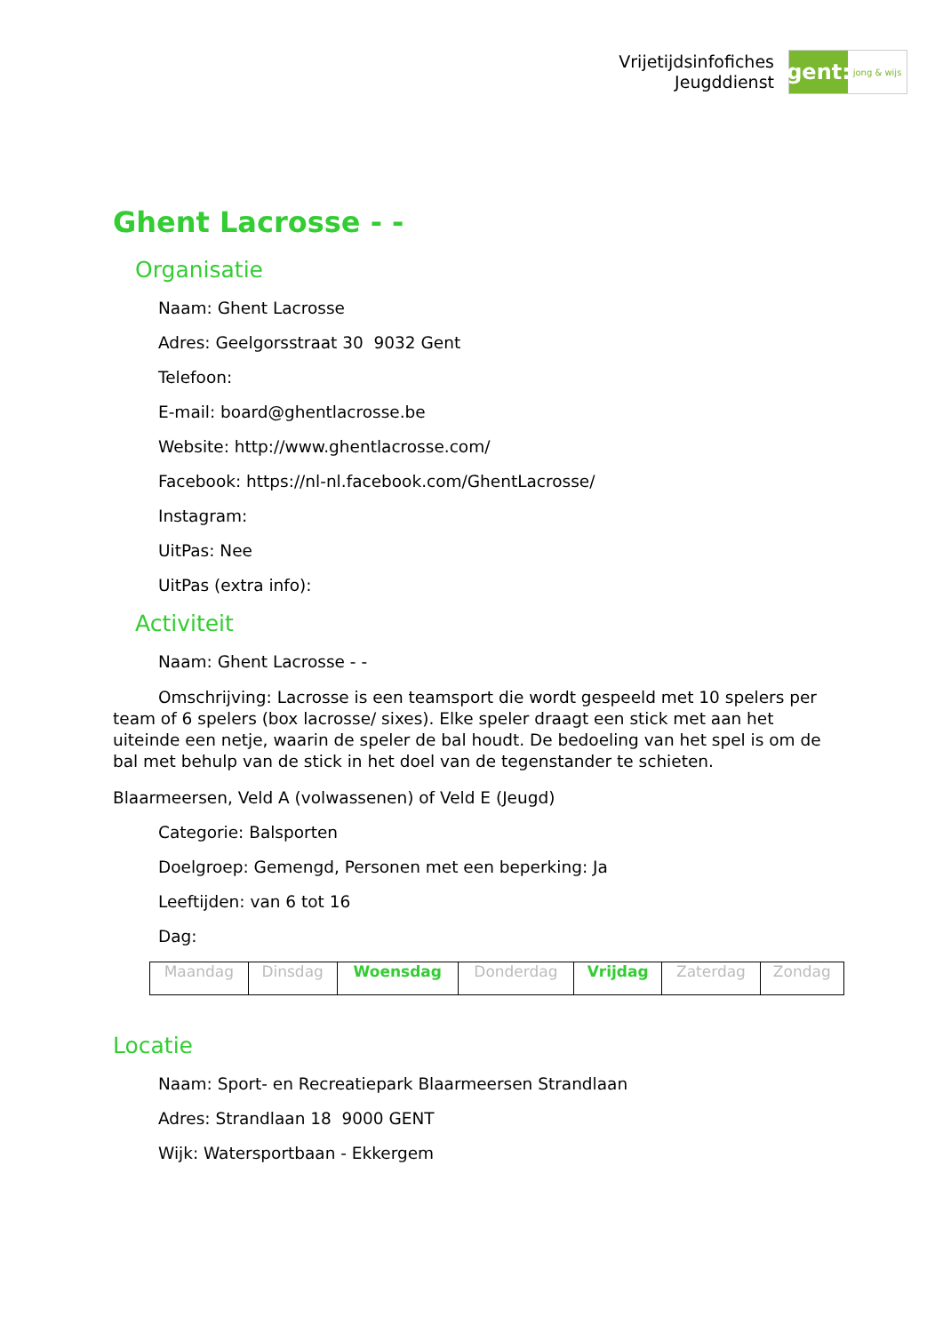Vrijetijdsinfofiches
Jeugddienst
gent:
jong & wijs
Ghent Lacrosse - -
Organisatie
Naam: Ghent Lacrosse
Adres: Geelgorsstraat 30 9032 Gent
Telefoon:
E-mail: board@ghentlacrosse.be
Website: http://www.ghentlacrosse.com/
Facebook: https://nl-nl.facebook.com/GhentLacrosse/
Instagram:
UitPas: Nee
UitPas (extra info):
Activiteit
Naam: Ghent Lacrosse - -
Omschrijving: Lacrosse is een teamsport die wordt gespeeld met 10 spelers per team of 6 spelers (box lacrosse/ sixes). Elke speler draagt een stick met aan het uiteinde een netje, waarin de speler de bal houdt. De bedoeling van het spel is om de bal met behulp van de stick in het doel van de tegenstander te schieten.
Blaarmeersen, Veld A (volwassenen) of Veld E (Jeugd)
Categorie: Balsporten
Doelgroep: Gemengd, Personen met een beperking: Ja
Leeftijden: van 6 tot 16
Dag:
| Maandag | Dinsdag | Woensdag | Donderdag | Vrijdag | Zaterdag | Zondag |
Locatie
Naam: Sport- en Recreatiepark Blaarmeersen Strandlaan
Adres: Strandlaan 18 9000 GENT
Wijk: Watersportbaan - Ekkergem